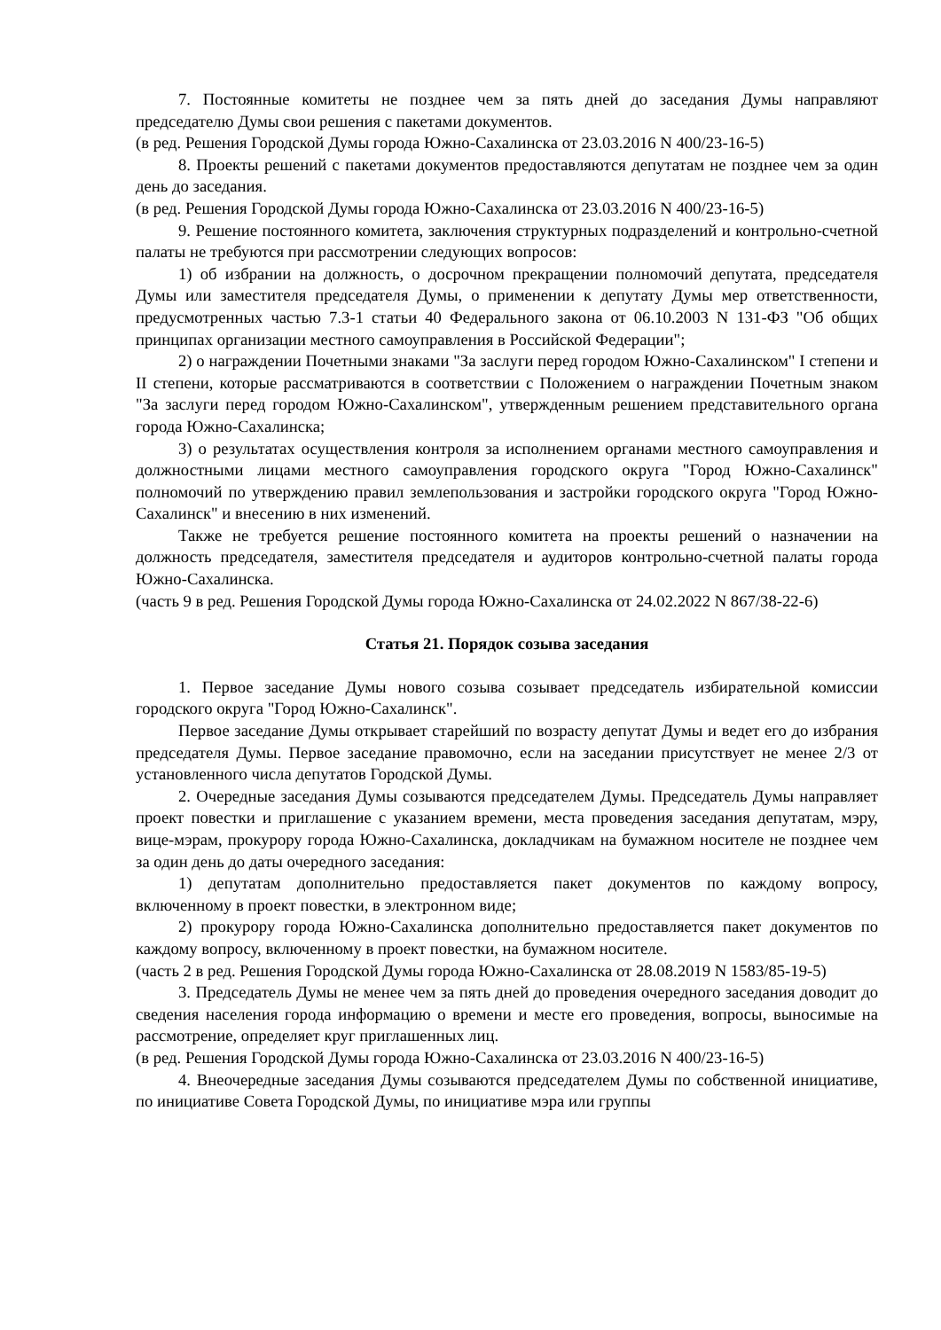7. Постоянные комитеты не позднее чем за пять дней до заседания Думы направляют председателю Думы свои решения с пакетами документов.
(в ред. Решения Городской Думы города Южно-Сахалинска от 23.03.2016 N 400/23-16-5)
8. Проекты решений с пакетами документов предоставляются депутатам не позднее чем за один день до заседания.
(в ред. Решения Городской Думы города Южно-Сахалинска от 23.03.2016 N 400/23-16-5)
9. Решение постоянного комитета, заключения структурных подразделений и контрольно-счетной палаты не требуются при рассмотрении следующих вопросов:
1) об избрании на должность, о досрочном прекращении полномочий депутата, председателя Думы или заместителя председателя Думы, о применении к депутату Думы мер ответственности, предусмотренных частью 7.3-1 статьи 40 Федерального закона от 06.10.2003 N 131-ФЗ "Об общих принципах организации местного самоуправления в Российской Федерации";
2) о награждении Почетными знаками "За заслуги перед городом Южно-Сахалинском" I степени и II степени, которые рассматриваются в соответствии с Положением о награждении Почетным знаком "За заслуги перед городом Южно-Сахалинском", утвержденным решением представительного органа города Южно-Сахалинска;
3) о результатах осуществления контроля за исполнением органами местного самоуправления и должностными лицами местного самоуправления городского округа "Город Южно-Сахалинск" полномочий по утверждению правил землепользования и застройки городского округа "Город Южно-Сахалинск" и внесению в них изменений.
Также не требуется решение постоянного комитета на проекты решений о назначении на должность председателя, заместителя председателя и аудиторов контрольно-счетной палаты города Южно-Сахалинска.
(часть 9 в ред. Решения Городской Думы города Южно-Сахалинска от 24.02.2022 N 867/38-22-6)
Статья 21. Порядок созыва заседания
1. Первое заседание Думы нового созыва созывает председатель избирательной комиссии городского округа "Город Южно-Сахалинск".
Первое заседание Думы открывает старейший по возрасту депутат Думы и ведет его до избрания председателя Думы. Первое заседание правомочно, если на заседании присутствует не менее 2/3 от установленного числа депутатов Городской Думы.
2. Очередные заседания Думы созываются председателем Думы. Председатель Думы направляет проект повестки и приглашение с указанием времени, места проведения заседания депутатам, мэру, вице-мэрам, прокурору города Южно-Сахалинска, докладчикам на бумажном носителе не позднее чем за один день до даты очередного заседания:
1) депутатам дополнительно предоставляется пакет документов по каждому вопросу, включенному в проект повестки, в электронном виде;
2) прокурору города Южно-Сахалинска дополнительно предоставляется пакет документов по каждому вопросу, включенному в проект повестки, на бумажном носителе.
(часть 2 в ред. Решения Городской Думы города Южно-Сахалинска от 28.08.2019 N 1583/85-19-5)
3. Председатель Думы не менее чем за пять дней до проведения очередного заседания доводит до сведения населения города информацию о времени и месте его проведения, вопросы, выносимые на рассмотрение, определяет круг приглашенных лиц.
(в ред. Решения Городской Думы города Южно-Сахалинска от 23.03.2016 N 400/23-16-5)
4. Внеочередные заседания Думы созываются председателем Думы по собственной инициативе, по инициативе Совета Городской Думы, по инициативе мэра или группы